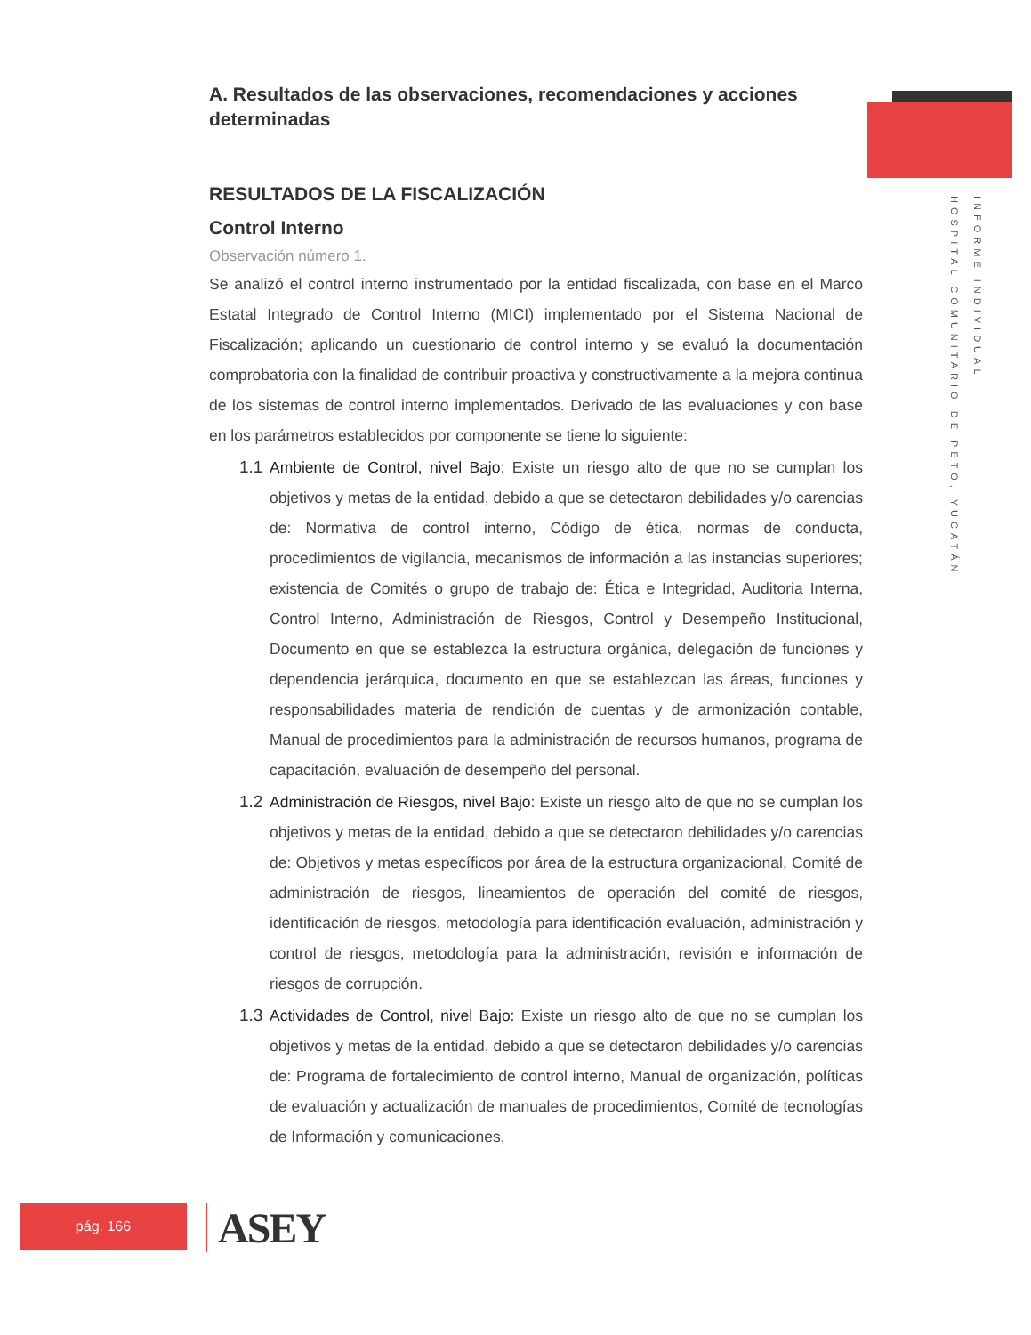A. Resultados de las observaciones, recomendaciones y acciones determinadas
RESULTADOS DE LA FISCALIZACIÓN
Control Interno
Observación número 1.
Se analizó el control interno instrumentado por la entidad fiscalizada, con base en el Marco Estatal Integrado de Control Interno (MICI) implementado por el Sistema Nacional de Fiscalización; aplicando un cuestionario de control interno y se evaluó la documentación comprobatoria con la finalidad de contribuir proactiva y constructivamente a la mejora continua de los sistemas de control interno implementados. Derivado de las evaluaciones y con base en los parámetros establecidos por componente se tiene lo siguiente:
1.1
Ambiente de Control, nivel Bajo: Existe un riesgo alto de que no se cumplan los objetivos y metas de la entidad, debido a que se detectaron debilidades y/o carencias de: Normativa de control interno, Código de ética, normas de conducta, procedimientos de vigilancia, mecanismos de información a las instancias superiores; existencia de Comités o grupo de trabajo de: Ética e Integridad, Auditoria Interna, Control Interno, Administración de Riesgos, Control y Desempeño Institucional, Documento en que se establezca la estructura orgánica, delegación de funciones y dependencia jerárquica, documento en que se establezcan las áreas, funciones y responsabilidades materia de rendición de cuentas y de armonización contable, Manual de procedimientos para la administración de recursos humanos, programa de capacitación, evaluación de desempeño del personal.
1.2
Administración de Riesgos, nivel Bajo: Existe un riesgo alto de que no se cumplan los objetivos y metas de la entidad, debido a que se detectaron debilidades y/o carencias de: Objetivos y metas específicos por área de la estructura organizacional, Comité de administración de riesgos, lineamientos de operación del comité de riesgos, identificación de riesgos, metodología para identificación evaluación, administración y control de riesgos, metodología para la administración, revisión e información de riesgos de corrupción.
1.3
Actividades de Control, nivel Bajo: Existe un riesgo alto de que no se cumplan los objetivos y metas de la entidad, debido a que se detectaron debilidades y/o carencias de: Programa de fortalecimiento de control interno, Manual de organización, políticas de evaluación y actualización de manuales de procedimientos, Comité de tecnologías de Información y comunicaciones,
INFORME INDIVIDUAL
HOSPITAL COMUNITARIO DE PETO, YUCATÁN
pág. 166 ASEY